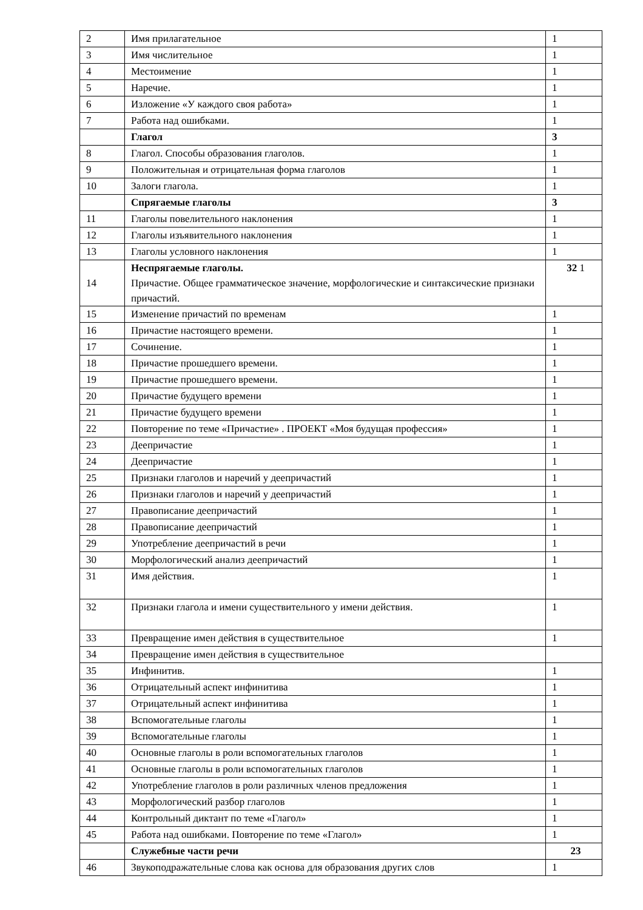| 2 | Имя прилагательное | 1 |
| 3 | Имя числительное | 1 |
| 4 | Местоимение | 1 |
| 5 | Наречие. | 1 |
| 6 | Изложение «У каждого своя работа» | 1 |
| 7 | Работа над ошибками. | 1 |
| | Глагол | 3 |
| 8 | Глагол. Способы образования глаголов. | 1 |
| 9 | Положительная и отрицательная форма глаголов | 1 |
| 10 | Залоги глагола. | 1 |
| | Спрягаемые глаголы | 3 |
| 11 | Глаголы повелительного наклонения | 1 |
| 12 | Глаголы изъявительного наклонения | 1 |
| 13 | Глаголы условного наклонения | 1 |
| 14 | Неспрягаемые глаголы. Причастие. Общее грамматическое значение, морфологические и синтаксические признаки причастий. | 32 1 |
| 15 | Изменение причастий по временам | 1 |
| 16 | Причастие настоящего времени. | 1 |
| 17 | Сочинение. | 1 |
| 18 | Причастие прошедшего времени. | 1 |
| 19 | Причастие прошедшего времени. | 1 |
| 20 | Причастие будущего времени | 1 |
| 21 | Причастие будущего времени | 1 |
| 22 | Повторение по теме «Причастие» . ПРОЕКТ «Моя будущая профессия» | 1 |
| 23 | Деепричастие | 1 |
| 24 | Деепричастие | 1 |
| 25 | Признаки глаголов и наречий у деепричастий | 1 |
| 26 | Признаки глаголов и наречий у деепричастий | 1 |
| 27 | Правописание деепричастий | 1 |
| 28 | Правописание деепричастий | 1 |
| 29 | Употребление деепричастий в речи | 1 |
| 30 | Морфологический анализ деепричастий | 1 |
| 31 | Имя действия. | 1 |
| 32 | Признаки глагола и имени существительного у имени действия. | 1 |
| 33 | Превращение имен действия в существительное | 1 |
| 34 | Превращение имен действия в существительное | |
| 35 | Инфинитив. | 1 |
| 36 | Отрицательный аспект инфинитива | 1 |
| 37 | Отрицательный аспект инфинитива | 1 |
| 38 | Вспомогательные глаголы | 1 |
| 39 | Вспомогательные глаголы | 1 |
| 40 | Основные глаголы в роли вспомогательных глаголов | 1 |
| 41 | Основные глаголы в роли вспомогательных глаголов | 1 |
| 42 | Употребление глаголов в роли различных членов предложения | 1 |
| 43 | Морфологический разбор глаголов | 1 |
| 44 | Контрольный диктант по теме «Глагол» | 1 |
| 45 | Работа над ошибками. Повторение по теме «Глагол» | 1 |
| | Служебные части речи | 23 |
| 46 | Звукоподражательные слова как основа для образования других слов | 1 |